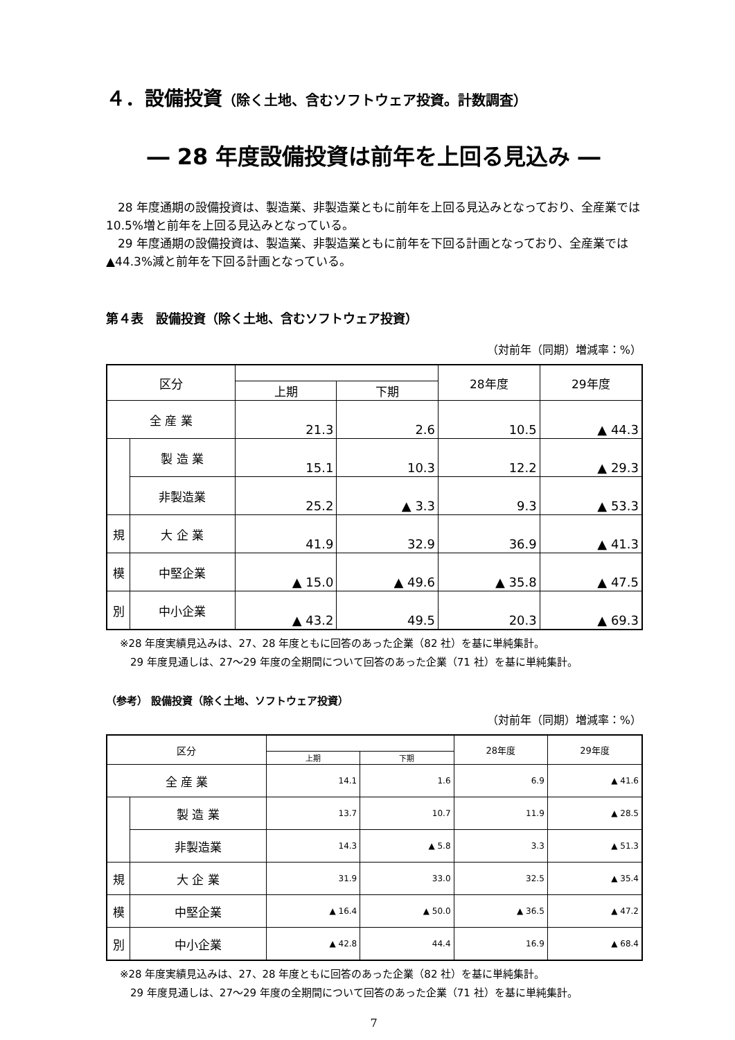４．設備投資（除く土地、含むソフトウェア投資。計数調査）
― 28 年度設備投資は前年を上回る見込み ―
　28 年度通期の設備投資は、製造業、非製造業ともに前年を上回る見込みとなっており、全産業では 10.5%増と前年を上回る見込みとなっている。
　29 年度通期の設備投資は、製造業、非製造業ともに前年を下回る計画となっており、全産業では▲44.3%減と前年を下回る計画となっている。
第４表　設備投資（除く土地、含むソフトウェア投資）
（対前年（同期）増減率：%）
| 区分 | | | | 28年度 | 29年度 |
| --- | --- | --- | --- | --- | --- |
| | | 上期 | 下期 | | |
| 全 産 業 | | 21.3 | 2.6 | 10.5 | ▲ 44.3 |
| | 製 造 業 | 15.1 | 10.3 | 12.2 | ▲ 29.3 |
| | 非製造業 | 25.2 | ▲ 3.3 | 9.3 | ▲ 53.3 |
| 規 | 大 企 業 | 41.9 | 32.9 | 36.9 | ▲ 41.3 |
| 模 | 中堅企業 | ▲ 15.0 | ▲ 49.6 | ▲ 35.8 | ▲ 47.5 |
| 別 | 中小企業 | ▲ 43.2 | 49.5 | 20.3 | ▲ 69.3 |
※28 年度実績見込みは、27、28 年度ともに回答のあった企業（82 社）を基に単純集計。
　29 年度見通しは、27～29 年度の全期間について回答のあった企業（71 社）を基に単純集計。
（参考） 設備投資（除く土地、ソフトウェア投資）
（対前年（同期）増減率：%）
| 区分 | | | | 28年度 | 29年度 |
| --- | --- | --- | --- | --- | --- |
| | | 上期 | 下期 | | |
| 全 産 業 | | 14.1 | 1.6 | 6.9 | ▲ 41.6 |
| | 製 造 業 | 13.7 | 10.7 | 11.9 | ▲ 28.5 |
| | 非製造業 | 14.3 | ▲ 5.8 | 3.3 | ▲ 51.3 |
| 規 | 大 企 業 | 31.9 | 33.0 | 32.5 | ▲ 35.4 |
| 模 | 中堅企業 | ▲ 16.4 | ▲ 50.0 | ▲ 36.5 | ▲ 47.2 |
| 別 | 中小企業 | ▲ 42.8 | 44.4 | 16.9 | ▲ 68.4 |
※28 年度実績見込みは、27、28 年度ともに回答のあった企業（82 社）を基に単純集計。
　29 年度見通しは、27～29 年度の全期間について回答のあった企業（71 社）を基に単純集計。
7